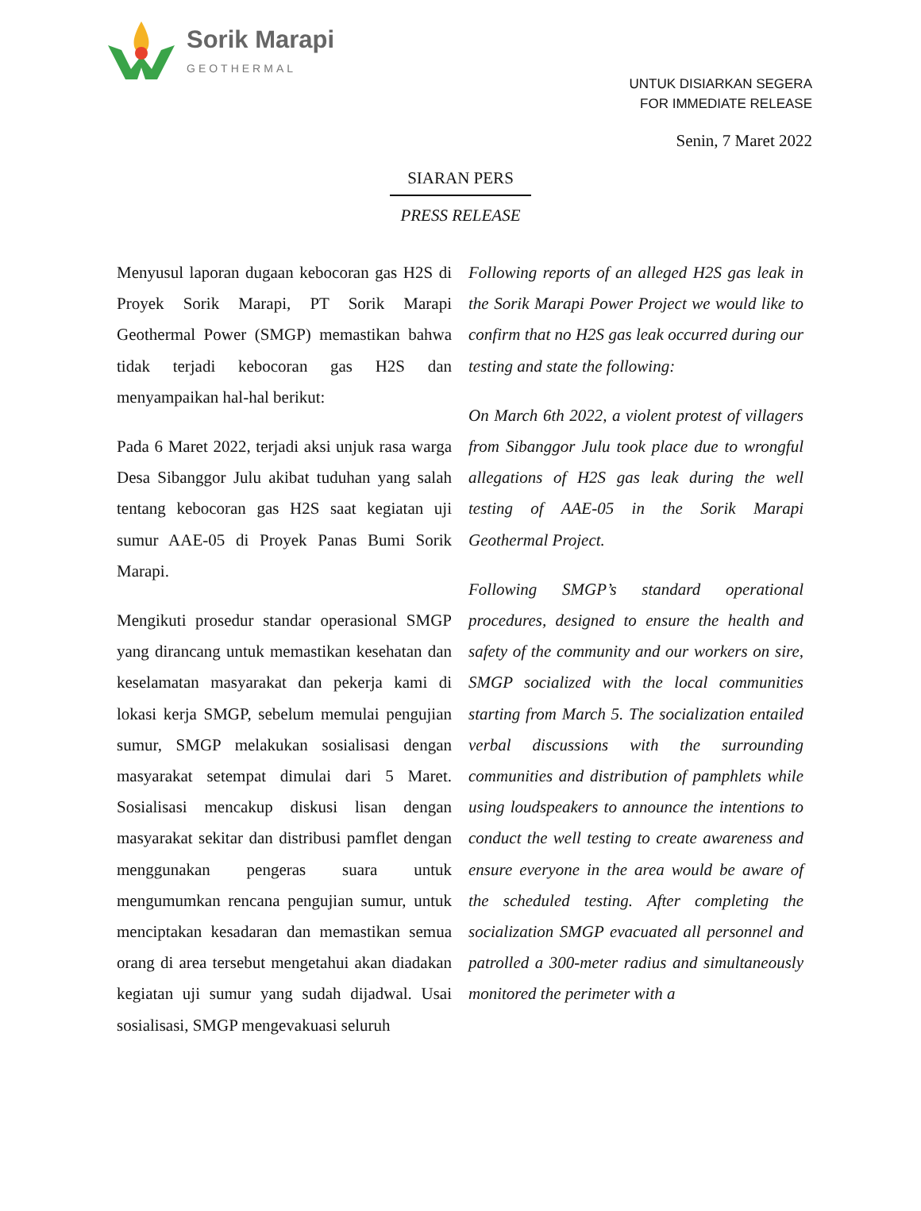Sorik Marapi
GEOTHERMAL
UNTUK DISIARKAN SEGERA
FOR IMMEDIATE RELEASE
Senin, 7 Maret 2022
SIARAN PERS
PRESS RELEASE
Menyusul laporan dugaan kebocoran gas H2S di Proyek Sorik Marapi, PT Sorik Marapi Geothermal Power (SMGP) memastikan bahwa tidak terjadi kebocoran gas H2S dan menyampaikan hal-hal berikut:
Pada 6 Maret 2022, terjadi aksi unjuk rasa warga Desa Sibanggor Julu akibat tuduhan yang salah tentang kebocoran gas H2S saat kegiatan uji sumur AAE-05 di Proyek Panas Bumi Sorik Marapi.
Mengikuti prosedur standar operasional SMGP yang dirancang untuk memastikan kesehatan dan keselamatan masyarakat dan pekerja kami di lokasi kerja SMGP, sebelum memulai pengujian sumur, SMGP melakukan sosialisasi dengan masyarakat setempat dimulai dari 5 Maret. Sosialisasi mencakup diskusi lisan dengan masyarakat sekitar dan distribusi pamflet dengan menggunakan pengeras suara untuk mengumumkan rencana pengujian sumur, untuk menciptakan kesadaran dan memastikan semua orang di area tersebut mengetahui akan diadakan kegiatan uji sumur yang sudah dijadwal. Usai sosialisasi, SMGP mengevakuasi seluruh
Following reports of an alleged H2S gas leak in the Sorik Marapi Power Project we would like to confirm that no H2S gas leak occurred during our testing and state the following:
On March 6th 2022, a violent protest of villagers from Sibanggor Julu took place due to wrongful allegations of H2S gas leak during the well testing of AAE-05 in the Sorik Marapi Geothermal Project.
Following SMGP’s standard operational procedures, designed to ensure the health and safety of the community and our workers on sire, SMGP socialized with the local communities starting from March 5. The socialization entailed verbal discussions with the surrounding communities and distribution of pamphlets while using loudspeakers to announce the intentions to conduct the well testing to create awareness and ensure everyone in the area would be aware of the scheduled testing. After completing the socialization SMGP evacuated all personnel and patrolled a 300-meter radius and simultaneously monitored the perimeter with a